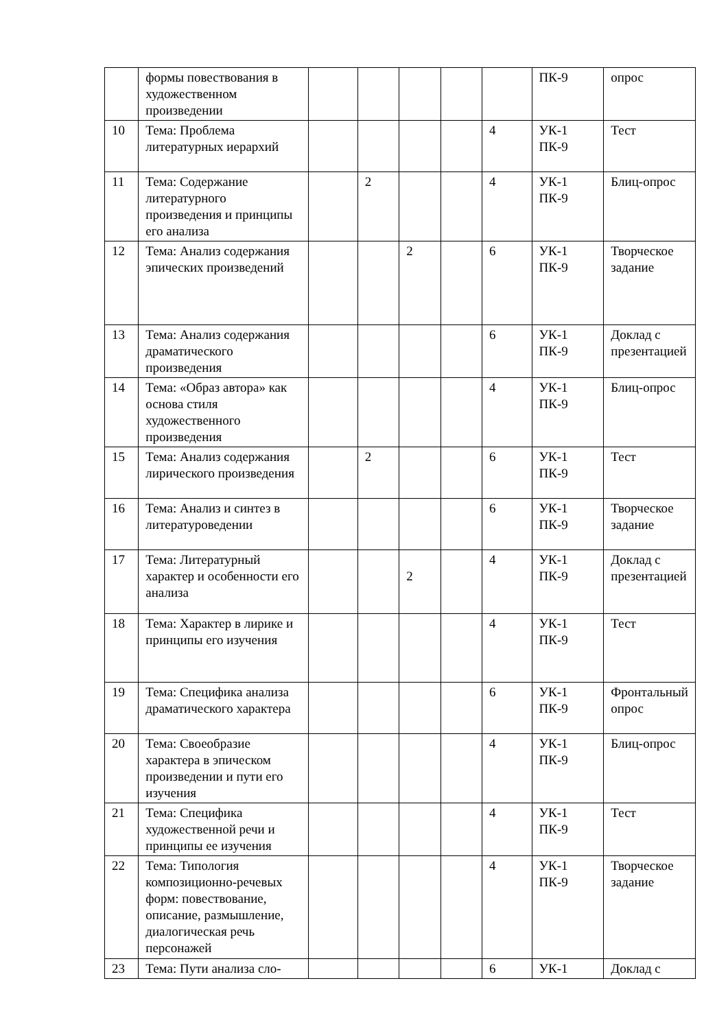| | формы повествования в художественном произведении | | | | | | ПК-9 | опрос |
| 10 | Тема: Проблема литературных иерархий | | | | | 4 | УК-1 ПК-9 | Тест |
| 11 | Тема: Содержание литературного произведения и принципы его анализа | | 2 | | | 4 | УК-1 ПК-9 | Блиц-опрос |
| 12 | Тема: Анализ содержания эпических произведений | | | 2 | | 6 | УК-1 ПК-9 | Творческое задание |
| 13 | Тема: Анализ содержания драматического произведения | | | | | 6 | УК-1 ПК-9 | Доклад с презентацией |
| 14 | Тема: «Образ автора» как основа стиля художественного произведения | | | | | 4 | УК-1 ПК-9 | Блиц-опрос |
| 15 | Тема: Анализ содержания лирического произведения | | 2 | | | 6 | УК-1 ПК-9 | Тест |
| 16 | Тема: Анализ и синтез в литературоведении | | | | | 6 | УК-1 ПК-9 | Творческое задание |
| 17 | Тема: Литературный характер и особенности его анализа | | | 2 | | 4 | УК-1 ПК-9 | Доклад с презентацией |
| 18 | Тема: Характер в лирике и принципы его изучения | | | | | 4 | УК-1 ПК-9 | Тест |
| 19 | Тема: Специфика анализа драматического характера | | | | | 6 | УК-1 ПК-9 | Фронтальный опрос |
| 20 | Тема: Своеобразие характера в эпическом произведении и пути его изучения | | | | | 4 | УК-1 ПК-9 | Блиц-опрос |
| 21 | Тема: Специфика художественной речи и принципы ее изучения | | | | | 4 | УК-1 ПК-9 | Тест |
| 22 | Тема: Типология композиционно-речевых форм: повествование, описание, размышление, диалогическая речь персонажей | | | | | 4 | УК-1 ПК-9 | Творческое задание |
| 23 | Тема: Пути анализа сло- | | | | | 6 | УК-1 | Доклад с |